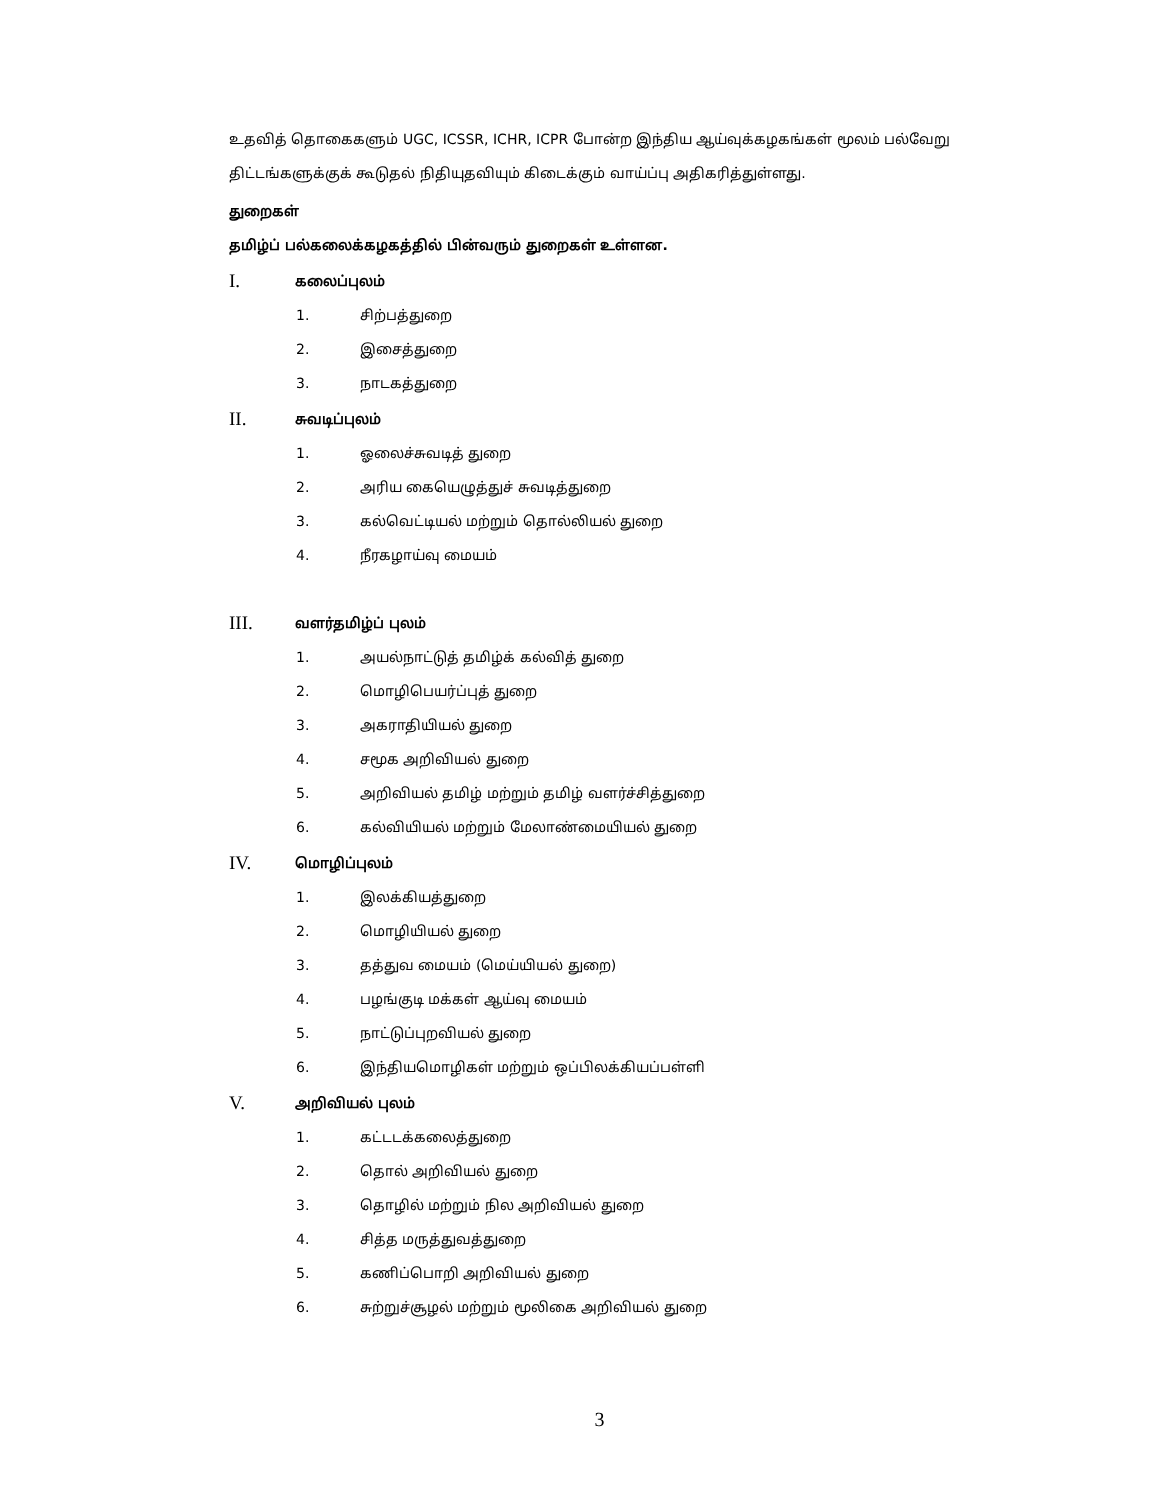உதவித் தொகைகளும் UGC, ICSSR, ICHR, ICPR போன்ற இந்திய ஆய்வுக்கழகங்கள் மூலம் பல்வேறு திட்டங்களுக்குக் கூடுதல் நிதியுதவியும் கிடைக்கும் வாய்ப்பு அதிகரித்துள்ளது.
துறைகள்
தமிழ்ப் பல்கலைக்கழகத்தில் பின்வரும் துறைகள் உள்ளன.
I. கலைப்புலம்
1. சிற்பத்துறை
2. இசைத்துறை
3. நாடகத்துறை
II. சுவடிப்புலம்
1. ஓலைச்சுவடித் துறை
2. அரிய கையெழுத்துச் சுவடித்துறை
3. கல்வெட்டியல் மற்றும் தொல்லியல் துறை
4. நீரகழாய்வு மையம்
III. வளர்தமிழ்ப் புலம்
1. அயல்நாட்டுத் தமிழ்க் கல்வித் துறை
2. மொழிபெயர்ப்புத் துறை
3. அகராதியியல் துறை
4. சமூக அறிவியல் துறை
5. அறிவியல் தமிழ் மற்றும் தமிழ் வளர்ச்சித்துறை
6. கல்வியியல் மற்றும் மேலாண்மையியல் துறை
IV. மொழிப்புலம்
1. இலக்கியத்துறை
2. மொழியியல் துறை
3. தத்துவ மையம் (மெய்யியல் துறை)
4. பழங்குடி மக்கள் ஆய்வு மையம்
5. நாட்டுப்புறவியல் துறை
6. இந்தியமொழிகள் மற்றும் ஒப்பிலக்கியப்பள்ளி
V. அறிவியல் புலம்
1. கட்டடக்கலைத்துறை
2. தொல் அறிவியல் துறை
3. தொழில் மற்றும் நில அறிவியல் துறை
4. சித்த மருத்துவத்துறை
5. கணிப்பொறி அறிவியல் துறை
6. சுற்றுச்சூழல் மற்றும் மூலிகை அறிவியல் துறை
3